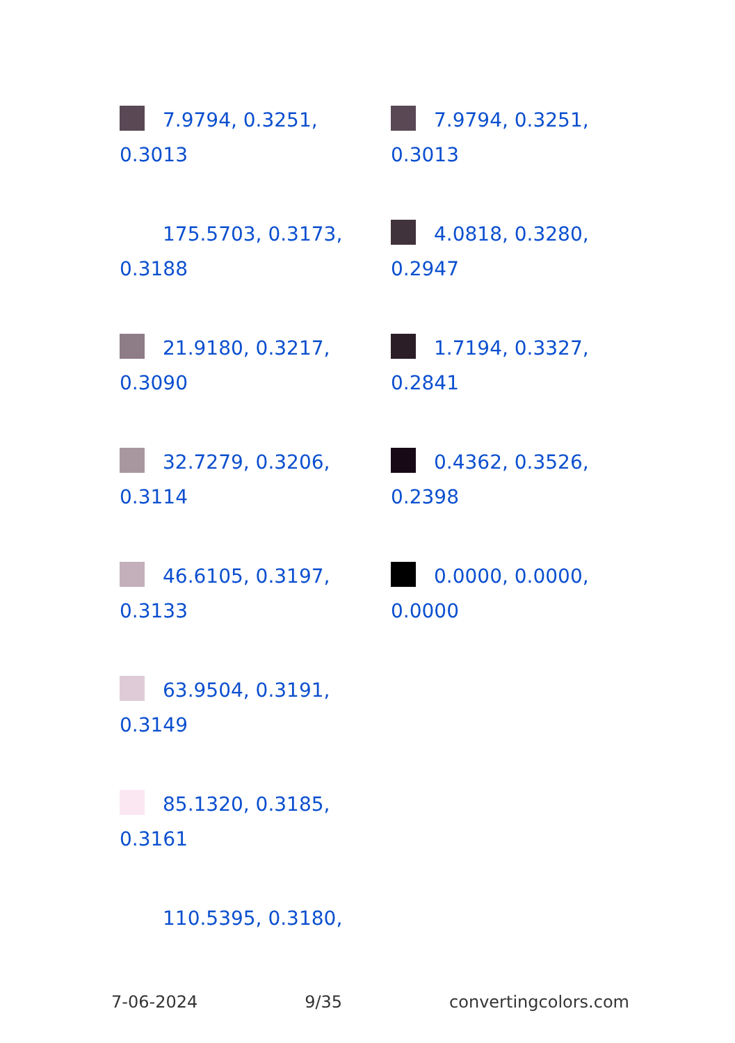7.9794, 0.3251,
0.3013
175.5703, 0.3173,
0.3188
21.9180, 0.3217,
0.3090
32.7279, 0.3206,
0.3114
46.6105, 0.3197,
0.3133
63.9504, 0.3191,
0.3149
85.1320, 0.3185,
0.3161
110.5395, 0.3180,
7.9794, 0.3251,
0.3013
4.0818, 0.3280,
0.2947
1.7194, 0.3327,
0.2841
0.4362, 0.3526,
0.2398
0.0000, 0.0000,
0.0000
7-06-2024 9/35 convertingcolors.com